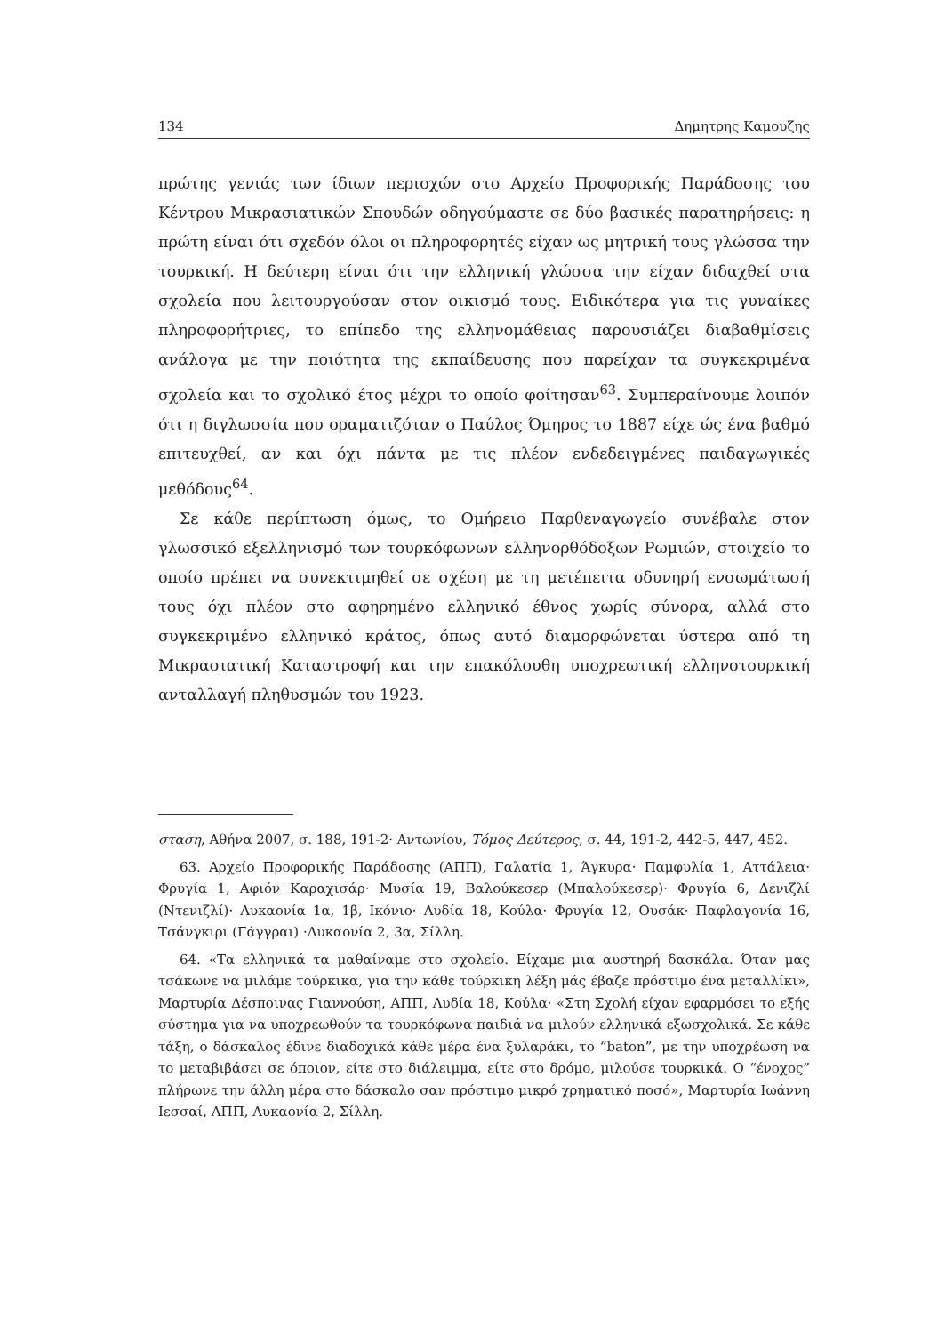134 Δημητρης Καμουζης
πρώτης γενιάς των ίδιων περιοχών στο Αρχείο Προφορικής Παράδοσης του Κέντρου Μικρασιατικών Σπουδών οδηγούμαστε σε δύο βασικές παρατηρήσεις: η πρώτη είναι ότι σχεδόν όλοι οι πληροφορητές είχαν ως μητρική τους γλώσσα την τουρκική. Η δεύτερη είναι ότι την ελληνική γλώσσα την είχαν διδαχθεί στα σχολεία που λειτουργούσαν στον οικισμό τους. Ειδικότερα για τις γυναίκες πληροφορήτριες, το επίπεδο της ελληνομάθειας παρουσιάζει διαβαθμίσεις ανάλογα με την ποιότητα της εκπαίδευσης που παρείχαν τα συγκεκριμένα σχολεία και το σχολικό έτος μέχρι το οποίο φοίτησαν<sup>63</sup>. Συμπεραίνουμε λοιπόν ότι η διγλωσσία που οραματιζόταν ο Παύλος Όμηρος το 1887 είχε ώς ένα βαθμό επιτευχθεί, αν και όχι πάντα με τις πλέον ενδεδειγμένες παιδαγωγικές μεθόδους<sup>64</sup>.
Σε κάθε περίπτωση όμως, το Ομήρειο Παρθεναγωγείο συνέβαλε στον γλωσσικό εξελληνισμό των τουρκόφωνων ελληνορθόδοξων Ρωμιών, στοιχείο το οποίο πρέπει να συνεκτιμηθεί σε σχέση με τη μετέπειτα οδυνηρή ενσωμάτωσή τους όχι πλέον στο αφηρημένο ελληνικό έθνος χωρίς σύνορα, αλλά στο συγκεκριμένο ελληνικό κράτος, όπως αυτό διαμορφώνεται ύστερα από τη Μικρασιατική Καταστροφή και την επακόλουθη υποχρεωτική ελληνοτουρκική ανταλλαγή πληθυσμών του 1923.
σταση, Αθήνα 2007, σ. 188, 191-2· Αντωνίου, Τόμος Δεύτερος, σ. 44, 191-2, 442-5, 447, 452.
63. Αρχείο Προφορικής Παράδοσης (ΑΠΠ), Γαλατία 1, Άγκυρα· Παμφυλία 1, Αττάλεια· Φρυγία 1, Αφιόν Καραχισάρ· Μυσία 19, Βαλούκεσερ (Μπαλούκεσερ)· Φρυγία 6, Δενιζλί (Ντενιζλί)· Λυκαονία 1α, 1β, Ικόνιο· Λυδία 18, Κούλα· Φρυγία 12, Ουσάκ· Παφλαγονία 16, Τσάνγκιρι (Γάγγραι) ·Λυκαονία 2, 3α, Σίλλη.
64. «Τα ελληνικά τα μαθαίναμε στο σχολείο. Είχαμε μια αυστηρή δασκάλα. Όταν μας τσάκωνε να μιλάμε τούρκικα, για την κάθε τούρκικη λέξη μάς έβαζε πρόστιμο ένα μεταλλίκι», Μαρτυρία Δέσποινας Γιαννούση, ΑΠΠ, Λυδία 18, Κούλα· «Στη Σχολή είχαν εφαρμόσει το εξής σύστημα για να υποχρεωθούν τα τουρκόφωνα παιδιά να μιλούν ελληνικά εξωσχολικά. Σε κάθε τάξη, ο δάσκαλος έδινε διαδοχικά κάθε μέρα ένα ξυλαράκι, το “baton”, με την υποχρέωση να το μεταβιβάσει σε όποιον, είτε στο διάλειμμα, είτε στο δρόμο, μιλούσε τουρκικά. Ο “ένοχος” πλήρωνε την άλλη μέρα στο δάσκαλο σαν πρόστιμο μικρό χρηματικό ποσό», Μαρτυρία Ιωάννη Ιεσσαί, ΑΠΠ, Λυκαονία 2, Σίλλη.